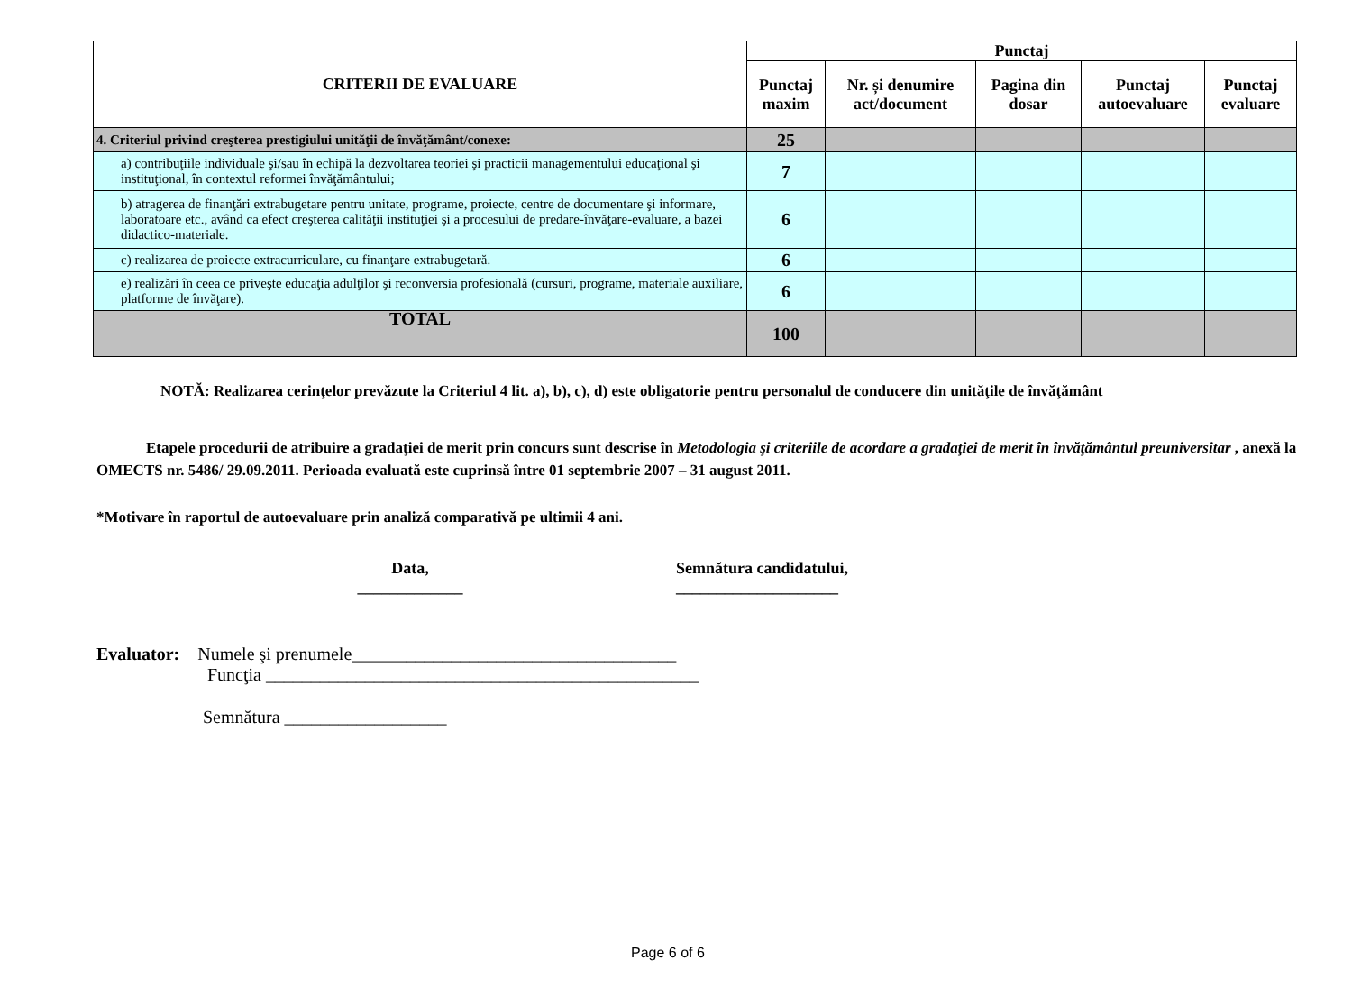| CRITERII DE EVALUARE | Punctaj | | | | |
| --- | --- | --- | --- | --- | --- |
| | Punctaj maxim | Nr. și denumire act/document | Pagina din dosar | Punctaj autoevaluare | Punctaj evaluare |
| 4. Criteriul privind creşterea prestigiului unităţii de învăţământ/conexe: | 25 | | | | |
| a) contribuţiile individuale şi/sau în echipă la dezvoltarea teoriei şi practicii managementului educaţional şi instituţional, în contextul reformei învăţământului; | 7 | | | | |
| b) atragerea de finanţări extrabugetare pentru unitate, programe, proiecte, centre de documentare şi informare, laboratoare etc., având ca efect creşterea calităţii instituţiei şi a procesului de predare-învăţare-evaluare, a bazei didactico-materiale. | 6 | | | | |
| c) realizarea de proiecte extracurriculare, cu finanţare extrabugetară. | 6 | | | | |
| e) realizări în ceea ce priveşte educaţia adulţilor şi reconversia profesională (cursuri, programe, materiale auxiliare, platforme de învăţare). | 6 | | | | |
| TOTAL | 100 | | | | |
NOTĂ: Realizarea cerinţelor prevăzute la Criteriul 4 lit. a), b), c), d) este obligatorie pentru personalul de conducere din unităţile de învăţământ
Etapele procedurii de atribuire a gradaţiei de merit prin concurs sunt descrise în Metodologia şi criteriile de acordare a gradaţiei de merit în învăţământul preuniversitar , anexă la OMECTS nr. 5486/ 29.09.2011. Perioada evaluată este cuprinsă între 01 septembrie 2007 – 31 august 2011.
*Motivare în raportul de autoevaluare prin analiză comparativă pe ultimii 4 ani.
Data,
_____________
Semnătura candidatului,
____________________
Evaluator: Numele şi prenumele____________________________________
Funcţia ________________________________________________
Semnătura __________________
Page 6 of 6